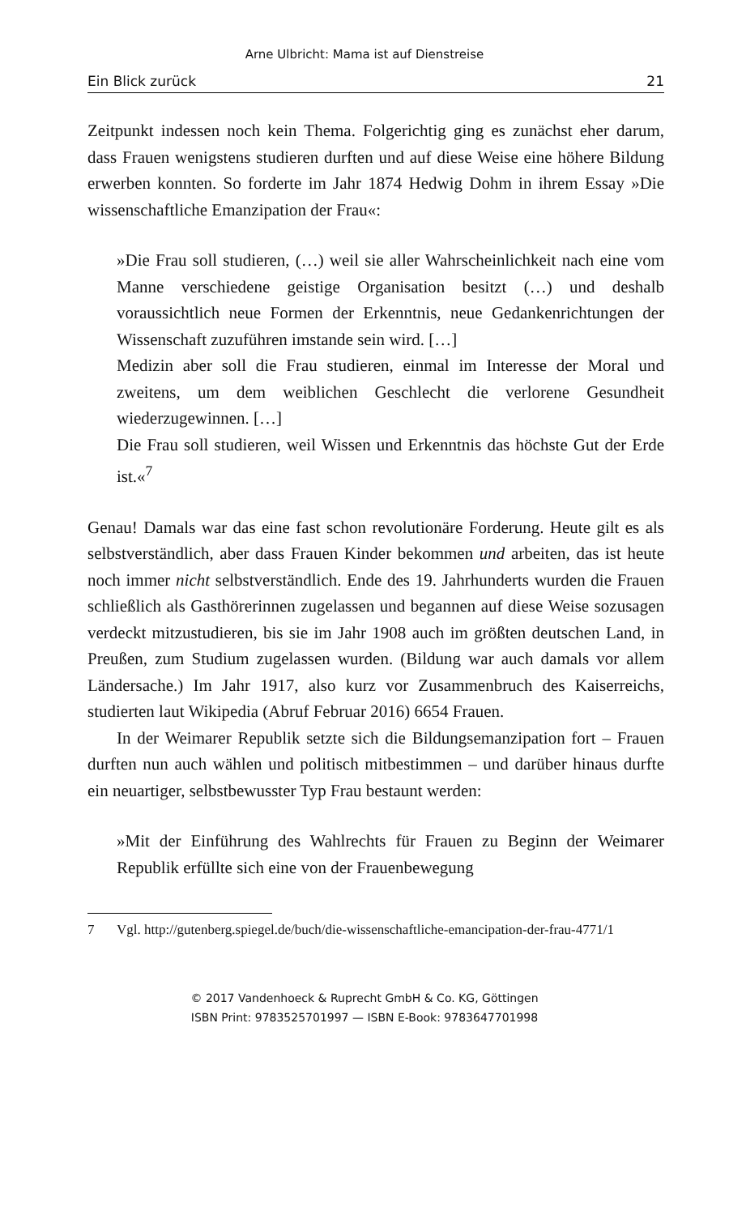Arne Ulbricht: Mama ist auf Dienstreise
Ein Blick zurück 21
Zeitpunkt indessen noch kein Thema. Folgerichtig ging es zunächst eher darum, dass Frauen wenigstens studieren durften und auf diese Weise eine höhere Bildung erwerben konnten. So forderte im Jahr 1874 Hedwig Dohm in ihrem Essay »Die wissenschaftliche Emanzipation der Frau«:
»Die Frau soll studieren, (…) weil sie aller Wahrscheinlichkeit nach eine vom Manne verschiedene geistige Organisation besitzt (…) und deshalb voraussichtlich neue Formen der Erkenntnis, neue Gedankenrichtungen der Wissenschaft zuzuführen imstande sein wird. […]
Medizin aber soll die Frau studieren, einmal im Interesse der Moral und zweitens, um dem weiblichen Geschlecht die verlorene Gesundheit wiederzugewinnen. […]
Die Frau soll studieren, weil Wissen und Erkenntnis das höchste Gut der Erde ist.«<sup>7</sup>
Genau! Damals war das eine fast schon revolutionäre Forderung. Heute gilt es als selbstverständlich, aber dass Frauen Kinder bekommen und arbeiten, das ist heute noch immer nicht selbstverständlich. Ende des 19. Jahrhunderts wurden die Frauen schließlich als Gasthörerinnen zugelassen und begannen auf diese Weise sozusagen verdeckt mitzustudieren, bis sie im Jahr 1908 auch im größten deutschen Land, in Preußen, zum Studium zugelassen wurden. (Bildung war auch damals vor allem Ländersache.) Im Jahr 1917, also kurz vor Zusammenbruch des Kaiserreichs, studierten laut Wikipedia (Abruf Februar 2016) 6654 Frauen.
In der Weimarer Republik setzte sich die Bildungsemanzipation fort – Frauen durften nun auch wählen und politisch mitbestimmen – und darüber hinaus durfte ein neuartiger, selbstbewusster Typ Frau bestaunt werden:
»Mit der Einführung des Wahlrechts für Frauen zu Beginn der Weimarer Republik erfüllte sich eine von der Frauenbewegung
7 Vgl. http://gutenberg.spiegel.de/buch/die-wissenschaftliche-emancipation-der-frau-4771/1
© 2017 Vandenhoeck & Ruprecht GmbH & Co. KG, Göttingen
ISBN Print: 9783525701997 — ISBN E-Book: 9783647701998